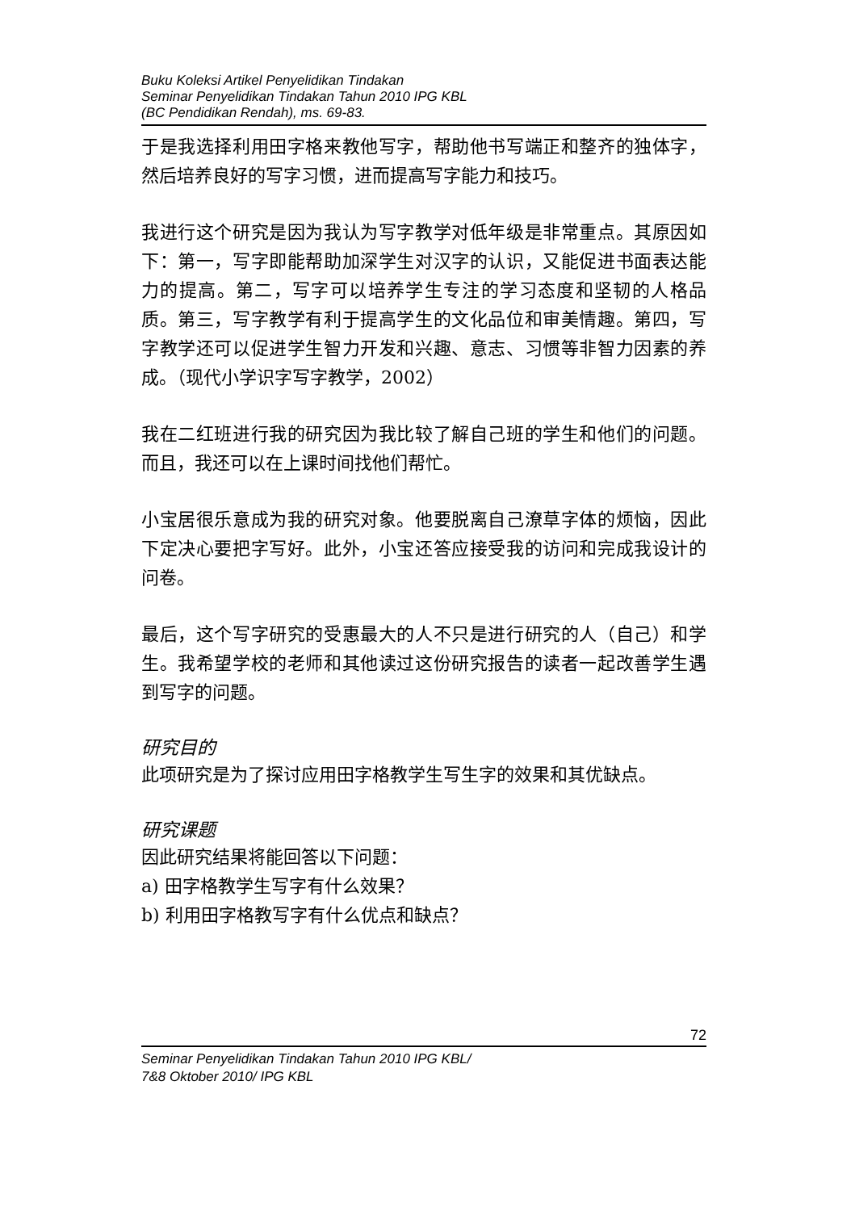Buku Koleksi Artikel Penyelidikan Tindakan
Seminar Penyelidikan Tindakan Tahun 2010 IPG KBL
(BC Pendidikan Rendah), ms. 69-83.
于是我选择利用田字格来教他写字，帮助他书写端正和整齐的独体字，然后培养良好的写字习惯，进而提高写字能力和技巧。
我进行这个研究是因为我认为写字教学对低年级是非常重点。其原因如下：第一，写字即能帮助加深学生对汉字的认识，又能促进书面表达能力的提高。第二，写字可以培养学生专注的学习态度和坚韧的人格品质。第三，写字教学有利于提高学生的文化品位和审美情趣。第四，写字教学还可以促进学生智力开发和兴趣、意志、习惯等非智力因素的养成。（现代小学识字写字教学，2002）
我在二红班进行我的研究因为我比较了解自己班的学生和他们的问题。而且，我还可以在上课时间找他们帮忙。
小宝居很乐意成为我的研究对象。他要脱离自己潦草字体的烦恼，因此下定决心要把字写好。此外，小宝还答应接受我的访问和完成我设计的问卷。
最后，这个写字研究的受惠最大的人不只是进行研究的人（自己）和学生。我希望学校的老师和其他读过这份研究报告的读者一起改善学生遇到写字的问题。
研究目的
此项研究是为了探讨应用田字格教学生写生字的效果和其优缺点。
研究课题
因此研究结果将能回答以下问题：
a) 田字格教学生写字有什么效果？
b) 利用田字格教写字有什么优点和缺点？
72
Seminar Penyelidikan Tindakan Tahun 2010 IPG KBL/
7&8 Oktober 2010/ IPG KBL